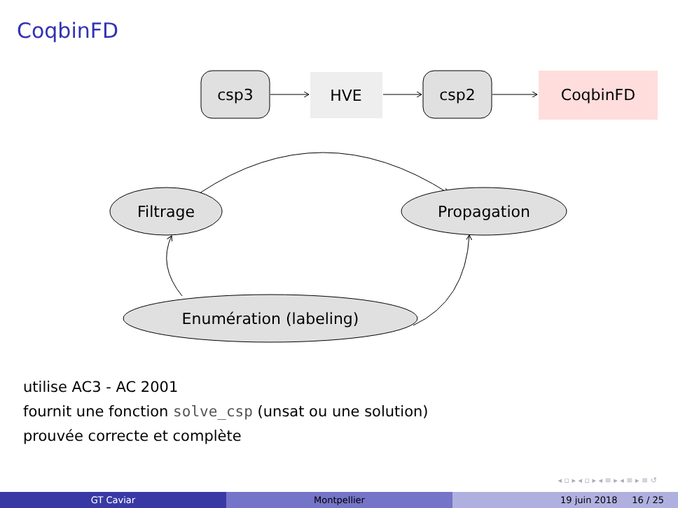CoqbinFD
csp3
HVE
csp2
CoqbinFD
Filtrage
Propagation
Enumération (labeling)
utilise AC3 - AC 2001
fournit une fonction solve_csp (unsat ou une solution)
prouvée correcte et complète
◂ ▫ ▸ ◂ ▫ ▸ ◂ ≡ ▸ ◂ ≡ ▸ ≡ ↺
GT Caviar Montpellier 19 juin 2018 16 / 25